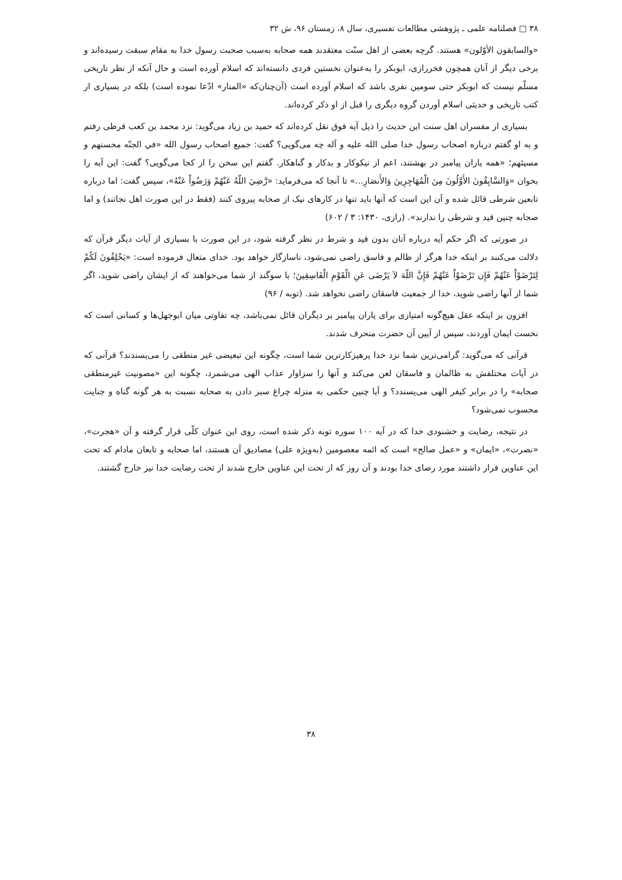۳۸ □ فصلنامه علمی ـ پژوهشی مطالعات تفسیری، سال ۸، زمستان ۹۶، ش ۳۲
«والسابقون الأوّلون» هستند. گرچه بعضی از اهل سنّت معتقدند همه صحابه به‌سبب صحبت رسول خدا به مقام سبقت رسیده‌اند و برخی دیگر از آنان همچون فخررازی، ابوبکر را به‌عنوان نخستین فردی دانسته‌اند که اسلام آورده است و حال آنکه از نظر تاریخی مسلّم نیست که ابوبکر حتی سومین نفری باشد که اسلام آورده است (آن‌چنان‌که «المنار» ادّعا نموده است) بلکه در بسیاری از کتب تاریخی و حدیثی اسلام آوردن گروه دیگری را قبل از او ذکر کرده‌اند.
بسیاری از مفسران اهل سنت این حدیث را ذیل آیه فوق نقل کرده‌اند که حمید بن زیاد می‌گوید: نزد محمد بن کعب قرظی رفتم و به او گفتم درباره اصحاب رسول خدا صلی الله علیه و آله چه می‌گویی؟ گفت: جمیع اصحاب رسول الله «في الجنّه محسنهم و مسیئهم؛ «همه یاران پیامبر در بهشتند، اعم از نیکوکار و بدکار و گناهکار. گفتم این سخن را از کجا می‌گویی؟ گفت: این آیه را بخوان «وَالسَّابِقُونَ الأَوَّلُونَ مِنَ الْمُهَاجِرِينَ وَالأَنصَارِ...» تا آنجا که می‌فرماید: «رَّضِيَ اللّهُ عَنْهُمْ وَرَضُواْ عَنْهُ»، سپس گفت: اما درباره تابعین شرطی قائل شده و آن این است که آنها باید تنها در کارهای نیک از صحابه پیروی کنند (فقط در این صورت اهل نجاتند) و اما صحابه چنین قید و شرطی را ندارند». (رازی، ۱۴۳۰: ۳ / ۶۰۲)
در صورتی که اگر حکم آیه درباره آنان بدون قید و شرط در نظر گرفته شود، در این صورت با بسیاری از آیات دیگر قرآن که دلالت می‌کنند بر اینکه خدا هرگز از ظالم و فاسق راضی نمی‌شود، ناسازگار خواهد بود. خدای متعال فرموده است: «يَحْلِفُونَ لَكُمْ لِتَرْضَوْاْ عَنْهُمْ فَإِن تَرْضَوْاْ عَنْهُمْ فَإِنَّ اللّهَ لاَ يَرْضَى عَنِ الْقَوْمِ الْفَاسِقِينَ؛ با سوگند از شما می‌خواهند که از ایشان راضی شوید، اگر شما از آنها راضی شوید، خدا از جمعیت فاسقان راضی نخواهد شد. (توبه / ۹۶)
افزون بر اینکه عقل هیچ‌گونه امتیازی برای یاران پیامبر بر دیگران قائل نمی‌باشد، چه تفاوتی میان ابوجهل‌ها و کسانی است که نخست ایمان آوردند، سپس از آیین آن حضرت منحرف شدند.
قرآنی که می‌گوید: گرامی‌ترین شما نزد خدا پرهیزکارترین شما است، چگونه این تبعیضی غیر منطقی را می‌پسندند؟ قرآنی که در آیات مختلفش به ظالمان و فاسقان لعن می‌کند و آنها را سزاوار عذاب الهی می‌شمرد، چگونه این «مصونیت غیرمنطقی صحابه» را در برابر کیفر الهی می‌پسندد؟ و آیا چنین حکمی به منزله چراغ سبز دادن به صحابه نسبت به هر گونه گناه و جنایت محسوب نمی‌شود؟
در نتیجه، رضایت و خشنودی خدا که در آیه ۱۰۰ سوره توبه ذکر شده است، روی این عنوان کلّی قرار گرفته و آن «هجرت»، «نصرت»، «ایمان» و «عمل صالح» است که ائمه معصومین (به‌ویژه علی) مصادیق آن هستند، اما صحابه و تابعان مادام که تحت این عناوین قرار داشتند مورد رضای خدا بودند و آن روز که از تحت این عناوین خارج شدند از تحت رضایت خدا نیز خارج گشتند.
۳۸